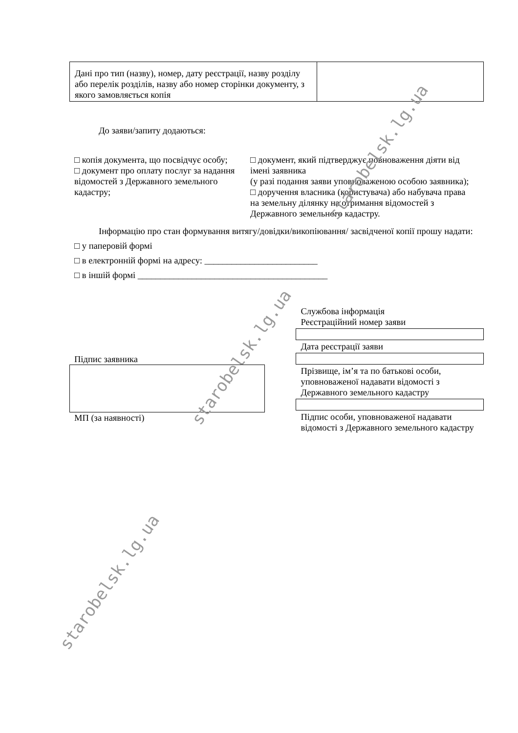| Дані про тип (назву), номер, дату реєстрації, назву розділу або перелік розділів, назву або номер сторінки документу, з якого замовляється копія | |
До заяви/запиту додаються:
□ копія документа, що посвідчує особу;
□ документ про оплату послуг за надання відомостей з Державного земельного кадастру;
□ документ, який підтверджує повноваження діяти від імені заявника
(у разі подання заяви уповноваженою особою заявника);
□ доручення власника (користувача) або набувача права на земельну ділянку на отримання відомостей з Державного земельного кадастру.
Інформацію про стан формування витягу/довідки/викопіювання/ засвідченої копії прошу надати:
□ у паперовій формі
□ в електронній формі на адресу: _________________________
□ в іншій формі __________________________________________
Підпис заявника
МП (за наявності)
Службова інформація
Реєстраційний номер заяви
Дата реєстрації заяви
Прізвище, ім’я та по батькові особи, уповноваженої надавати відомості з Державного земельного кадастру
Підпис особи, уповноваженої надавати відомості з Державного земельного кадастру
starobelsk.lg.ua
starobelsk.lg.ua
starobelsk.lg.ua